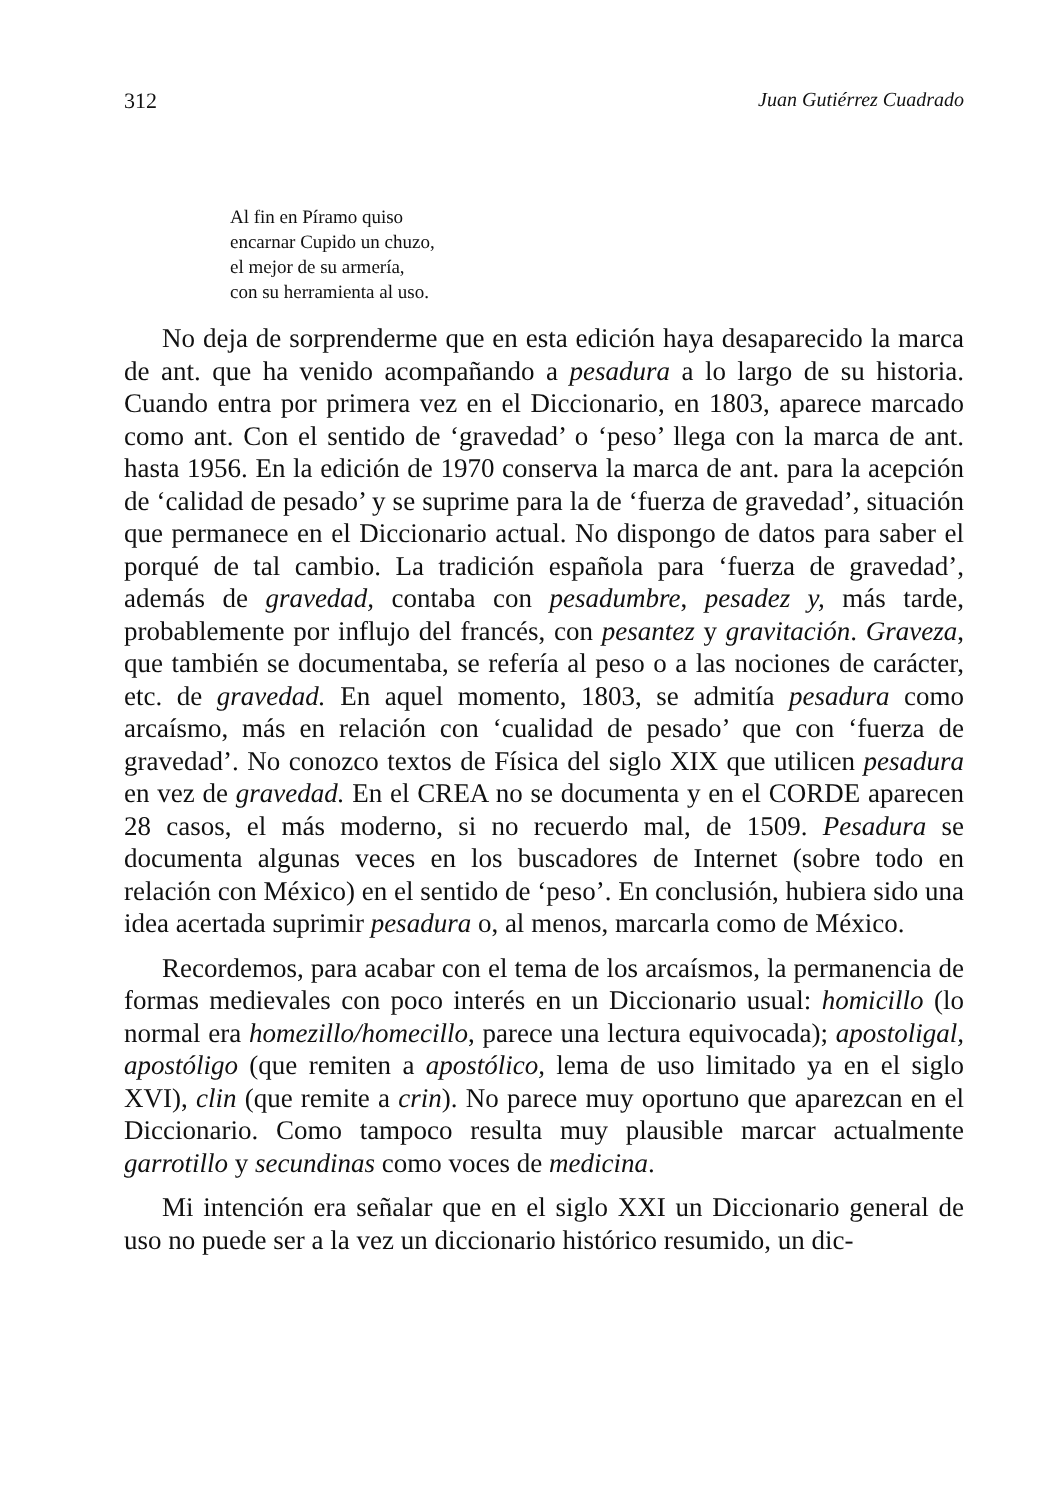312 Juan Gutiérrez Cuadrado
Al fin en Píramo quiso
encarnar Cupido un chuzo,
el mejor de su armería,
con su herramienta al uso.
No deja de sorprenderme que en esta edición haya desaparecido la marca de ant. que ha venido acompañando a pesadura a lo largo de su historia. Cuando entra por primera vez en el Diccionario, en 1803, aparece marcado como ant. Con el sentido de ‘gravedad’ o ‘peso’ llega con la marca de ant. hasta 1956. En la edición de 1970 conserva la marca de ant. para la acepción de ‘calidad de pesado’ y se suprime para la de ‘fuerza de gravedad’, situación que permanece en el Diccionario actual. No dispongo de datos para saber el porqué de tal cambio. La tradición española para ‘fuerza de gravedad’, además de gravedad, contaba con pesadumbre, pesadez y, más tarde, probablemente por influjo del francés, con pesantez y gravitación. Graveza, que también se documentaba, se refería al peso o a las nociones de carácter, etc. de gravedad. En aquel momento, 1803, se admitía pesadura como arcaísmo, más en relación con ‘cualidad de pesado’ que con ‘fuerza de gravedad’. No conozco textos de Física del siglo XIX que utilicen pesadura en vez de gravedad. En el CREA no se documenta y en el CORDE aparecen 28 casos, el más moderno, si no recuerdo mal, de 1509. Pesadura se documenta algunas veces en los buscadores de Internet (sobre todo en relación con México) en el sentido de ‘peso’. En conclusión, hubiera sido una idea acertada suprimir pesadura o, al menos, marcarla como de México.
Recordemos, para acabar con el tema de los arcaísmos, la permanencia de formas medievales con poco interés en un Diccionario usual: homicillo (lo normal era homezillo/homecillo, parece una lectura equivocada); apostoligal, apostóligo (que remiten a apostólico, lema de uso limitado ya en el siglo XVI), clin (que remite a crin). No parece muy oportuno que aparezcan en el Diccionario. Como tampoco resulta muy plausible marcar actualmente garrotillo y secundinas como voces de medicina.
Mi intención era señalar que en el siglo XXI un Diccionario general de uso no puede ser a la vez un diccionario histórico resumido, un dic-